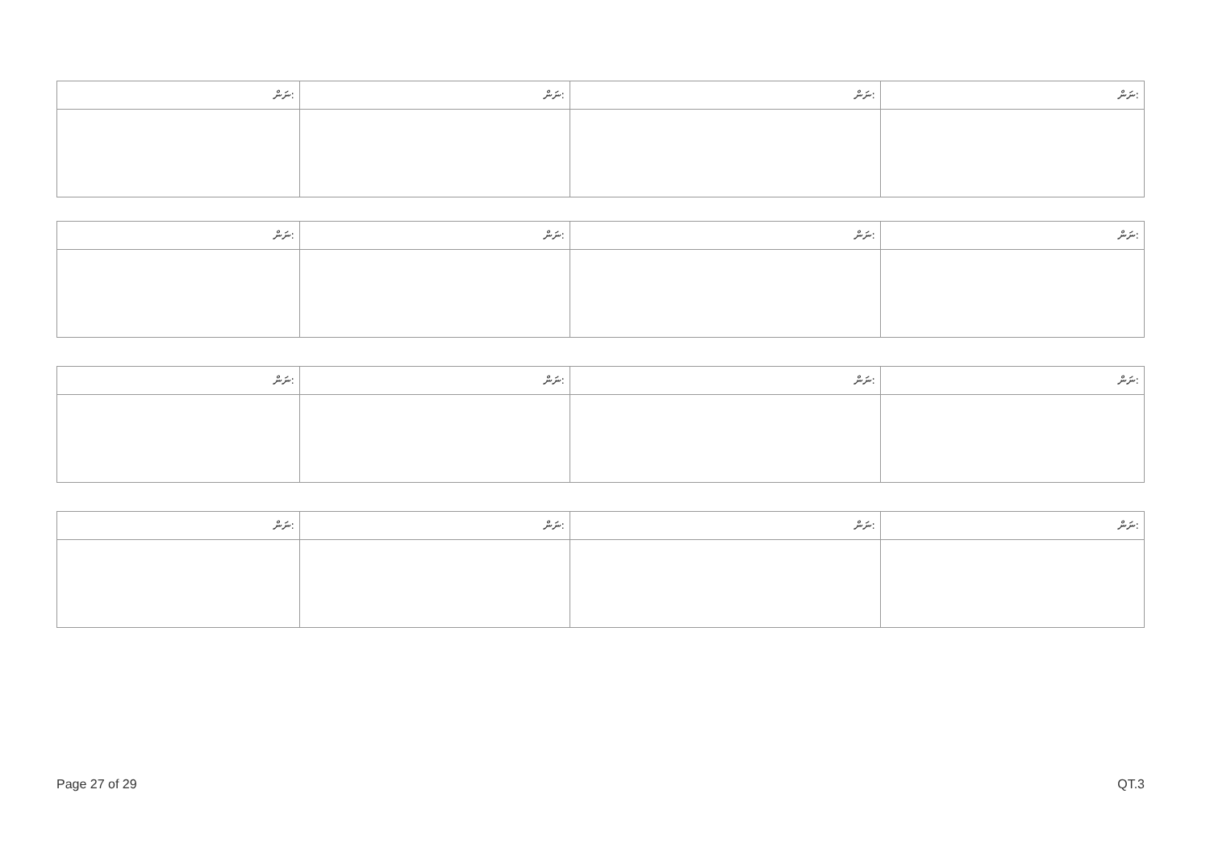| ނަން: | ނަން: | ނަން: | ނަން: |
| ނަން: | ނަން: | ނަން: | ނަން: |
| ނަން: | ނަން: | ނަން: | ނަން: |
| ނަން: | ނަން: | ނަން: | ނަން: |
Page 27 of 29 QT.3